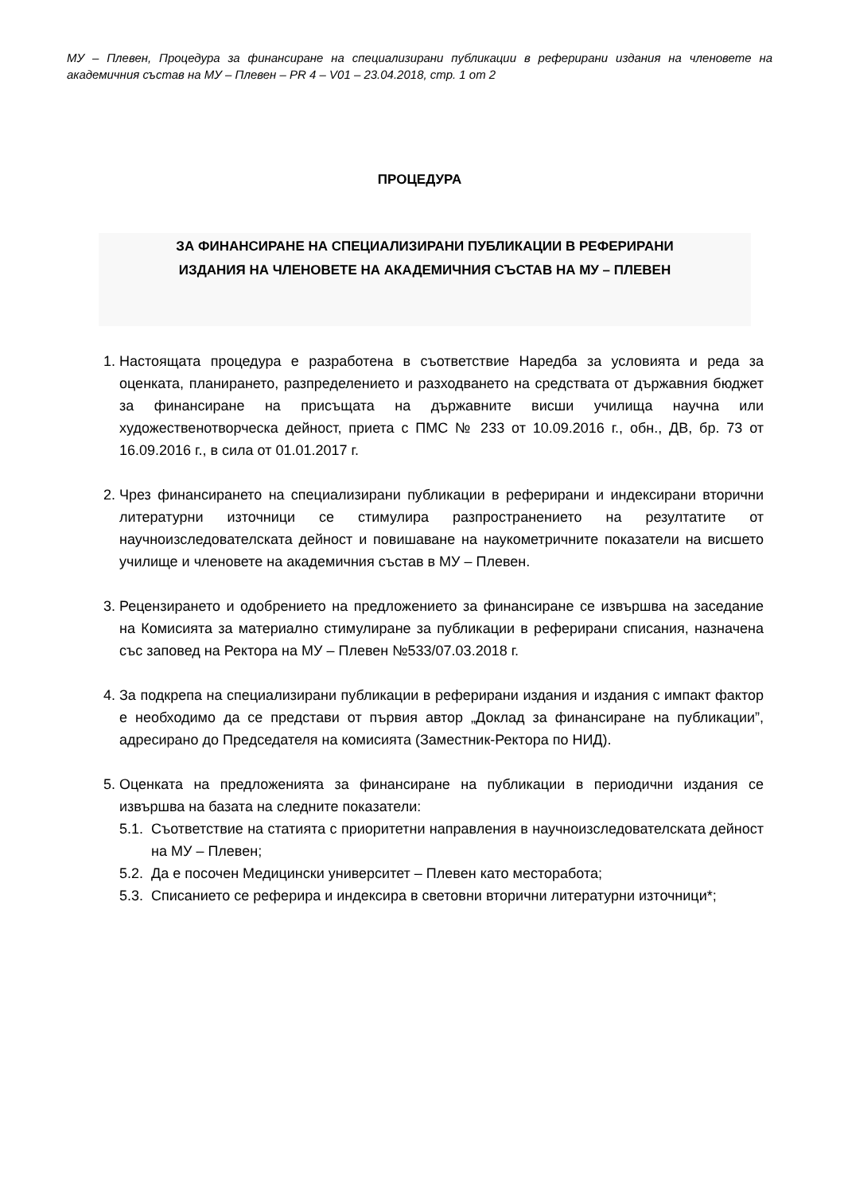МУ – Плевен, Процедура за финансиране на специализирани публикации в реферирани издания на членовете на академичния състав на МУ – Плевен – PR 4 – V01 – 23.04.2018, стр. 1 от 2
ПРОЦЕДУРА
ЗА ФИНАНСИРАНЕ НА СПЕЦИАЛИЗИРАНИ ПУБЛИКАЦИИ В РЕФЕРИРАНИ
ИЗДАНИЯ НА ЧЛЕНОВЕТЕ НА АКАДЕМИЧНИЯ СЪСТАВ НА МУ – ПЛЕВЕН
1. Настоящата процедура е разработена в съответствие Наредба за условията и реда за оценката, планирането, разпределението и разходването на средствата от държавния бюджет за финансиране на присъщата на държавните висши училища научна или художественотворческа дейност, приета с ПМС № 233 от 10.09.2016 г., обн., ДВ, бр. 73 от 16.09.2016 г., в сила от 01.01.2017 г.
2. Чрез финансирането на специализирани публикации в реферирани и индексирани вторични литературни източници се стимулира разпространението на резултатите от научноизследователската дейност и повишаване на наукометричните показатели на висшето училище и членовете на академичния състав в МУ – Плевен.
3. Рецензирането и одобрението на предложението за финансиране се извършва на заседание на Комисията за материално стимулиране за публикации в реферирани списания, назначена със заповед на Ректора на МУ – Плевен №533/07.03.2018 г.
4. За подкрепа на специализирани публикации в реферирани издания и издания с импакт фактор е необходимо да се представи от първия автор „Доклад за финансиране на публикации”, адресирано до Председателя на комисията (Заместник-Ректора по НИД).
5. Оценката на предложенията за финансиране на публикации в периодични издания се извършва на базата на следните показатели:
5.1. Съответствие на статията с приоритетни направления в научноизследователската дейност на МУ – Плевен;
5.2. Да е посочен Медицински университет – Плевен като месторабота;
5.3. Списанието се реферира и индексира в световни вторични литературни източници*;